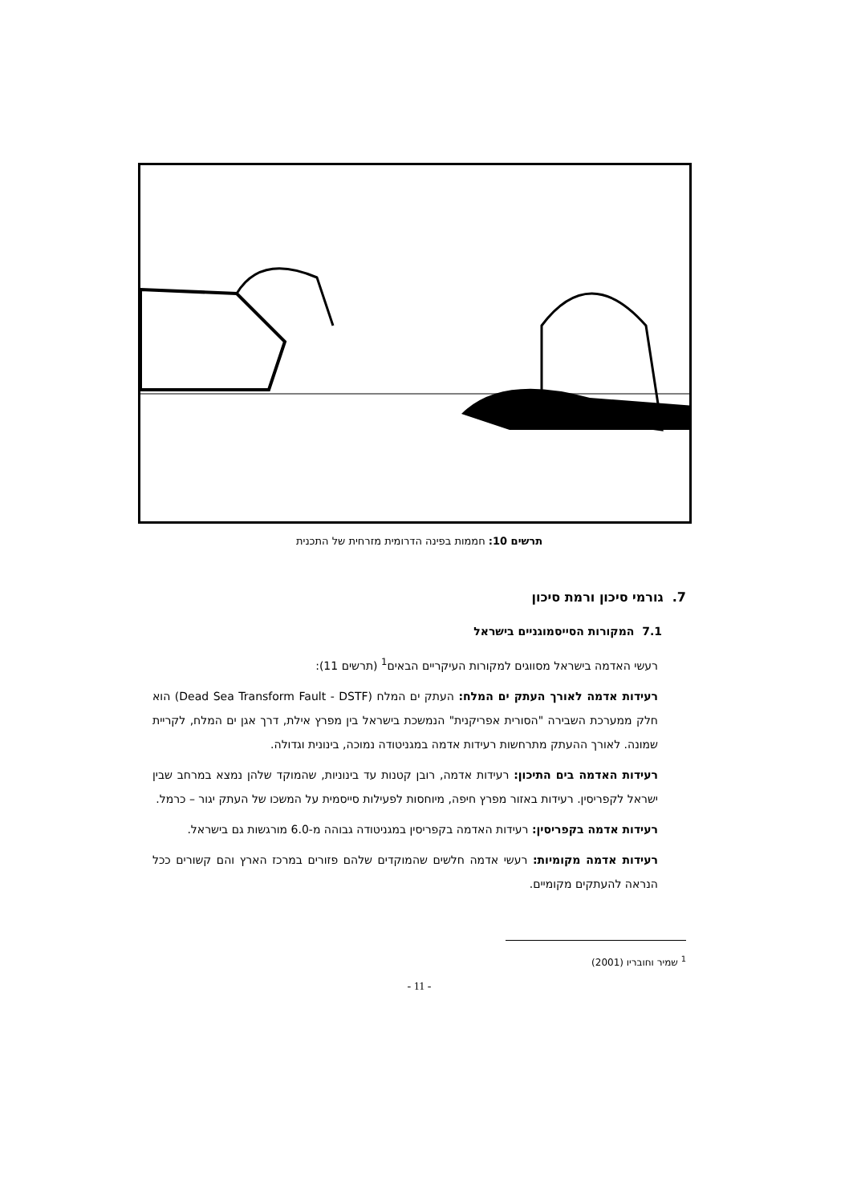תרשים 10: חממות בפינה הדרומית מזרחית של התכנית
7. גורמי סיכון ורמת סיכון
7.1 המקורות הסייסמוגניים בישראל
רעשי האדמה בישראל מסווגים למקורות העיקריים הבאים<sup>1</sup> (תרשים 11):
רעידות אדמה לאורך העתק ים המלח: העתק ים המלח (Dead Sea Transform Fault - DSTF) הוא חלק ממערכת השבירה "הסורית אפריקנית" הנמשכת בישראל בין מפרץ אילת, דרך אגן ים המלח, לקריית שמונה. לאורך ההעתק מתרחשות רעידות אדמה במגניטודה נמוכה, בינונית וגדולה.
רעידות האדמה בים התיכון: רעידות אדמה, רובן קטנות עד בינוניות, שהמוקד שלהן נמצא במרחב שבין ישראל לקפריסין. רעידות באזור מפרץ חיפה, מיוחסות לפעילות סייסמית על המשכו של העתק יגור – כרמל.
רעידות אדמה בקפריסין: רעידות האדמה בקפריסין במגניטודה גבוהה מ-6.0 מורגשות גם בישראל.
רעידות אדמה מקומיות: רעשי אדמה חלשים שהמוקדים שלהם פזורים במרכז הארץ והם קשורים ככל הנראה להעתקים מקומיים.
<sup>1</sup> שמיר וחובריו (2001)
- 11 -